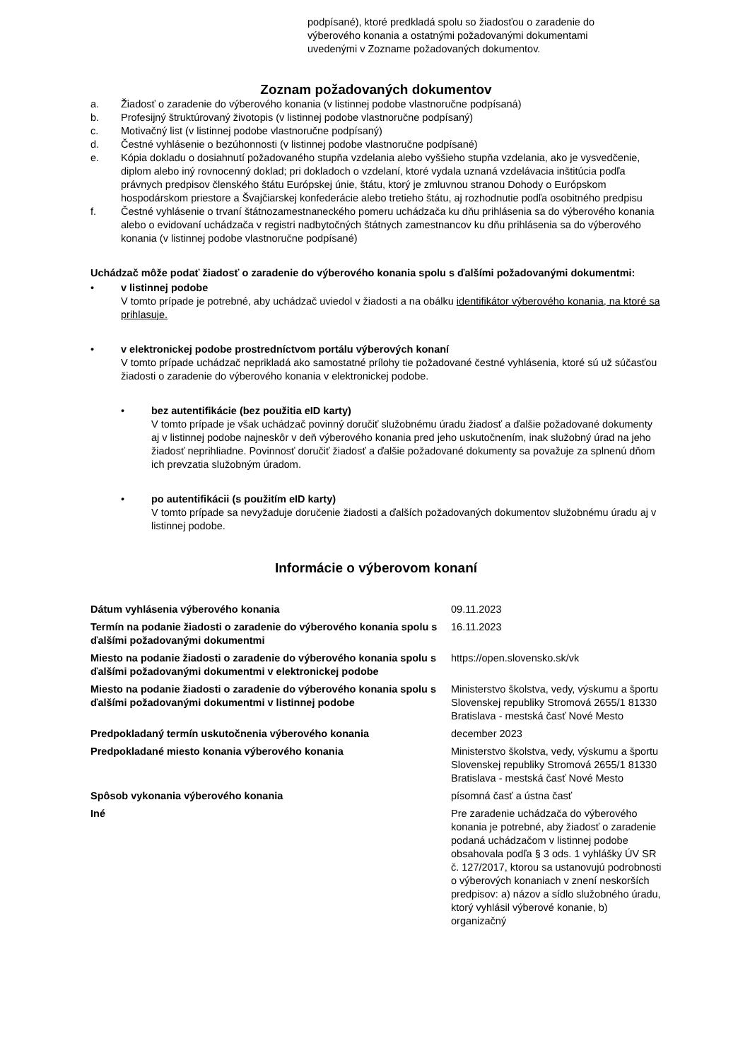podpísané), ktoré predkladá spolu so žiadosťou o zaradenie do výberového konania a ostatnými požadovanými dokumentami uvedenými v Zozname požadovaných dokumentov.
Zoznam požadovaných dokumentov
a. Žiadosť o zaradenie do výberového konania (v listinnej podobe vlastnoručne podpísaná)
b. Profesijný štruktúrovaný životopis (v listinnej podobe vlastnoručne podpísaný)
c. Motivačný list (v listinnej podobe vlastnoručne podpísaný)
d. Čestné vyhlásenie o bezúhonnosti (v listinnej podobe vlastnoručne podpísané)
e. Kópia dokladu o dosiahnutí požadovaného stupňa vzdelania alebo vyššieho stupňa vzdelania, ako je vysvedčenie, diplom alebo iný rovnocenný doklad; pri dokladoch o vzdelaní, ktoré vydala uznaná vzdelávacia inštitúcia podľa právnych predpisov členského štátu Európskej únie, štátu, ktorý je zmluvnou stranou Dohody o Európskom hospodárskom priestore a Švajčiarskej konfederácie alebo tretieho štátu, aj rozhodnutie podľa osobitného predpisu
f. Čestné vyhlásenie o trvaní štátnozamestnaneckého pomeru uchádzača ku dňu prihlásenia sa do výberového konania alebo o evidovaní uchádzača v registri nadbytočných štátnych zamestnancov ku dňu prihlásenia sa do výberového konania (v listinnej podobe vlastnoručne podpísané)
Uchádzač môže podať žiadosť o zaradenie do výberového konania spolu s ďalšími požadovanými dokumentmi:
• v listinnej podobe
V tomto prípade je potrebné, aby uchádzač uviedol v žiadosti a na obálku identifikátor výberového konania, na ktoré sa prihlasuje.
• v elektronickej podobe prostredníctvom portálu výberových konaní
V tomto prípade uchádzač neprikladá ako samostatné prílohy tie požadované čestné vyhlásenia, ktoré sú už súčasťou žiadosti o zaradenie do výberového konania v elektronickej podobe.
• bez autentifikácie (bez použitia eID karty)
V tomto prípade je však uchádzač povinný doručiť služobnému úradu žiadosť a ďalšie požadované dokumenty aj v listinnej podobe najneskôr v deň výberového konania pred jeho uskutočnením, inak služobný úrad na jeho žiadosť neprihliadne. Povinnosť doručiť žiadosť a ďalšie požadované dokumenty sa považuje za splnenú dňom ich prevzatia služobným úradom.
• po autentifikácii (s použitím eID karty)
V tomto prípade sa nevyžaduje doručenie žiadosti a ďalších požadovaných dokumentov služobnému úradu aj v listinnej podobe.
Informácie o výberovom konaní
| Dátum vyhlásenia výberového konania | 09.11.2023 |
| Termín na podanie žiadosti o zaradenie do výberového konania spolu s ďalšími požadovanými dokumentmi | 16.11.2023 |
| Miesto na podanie žiadosti o zaradenie do výberového konania spolu s ďalšími požadovanými dokumentmi v elektronickej podobe | https://open.slovensko.sk/vk |
| Miesto na podanie žiadosti o zaradenie do výberového konania spolu s ďalšími požadovanými dokumentmi v listinnej podobe | Ministerstvo školstva, vedy, výskumu a športu Slovenskej republiky Stromová 2655/1 81330 Bratislava - mestská časť Nové Mesto |
| Predpokladaný termín uskutočnenia výberového konania | december 2023 |
| Predpokladané miesto konania výberového konania | Ministerstvo školstva, vedy, výskumu a športu Slovenskej republiky Stromová 2655/1 81330 Bratislava - mestská časť Nové Mesto |
| Spôsob vykonania výberového konania | písomná časť a ústna časť |
| Iné | Pre zaradenie uchádzača do výberového konania je potrebné, aby žiadosť o zaradenie podaná uchádzačom v listinnej podobe obsahovala podľa § 3 ods. 1 vyhlášky ÚV SR č. 127/2017, ktorou sa ustanovujú podrobnosti o výberových konaniach v znení neskorších predpisov: a) názov a sídlo služobného úradu, ktorý vyhlásil výberové konanie, b) organizačný |